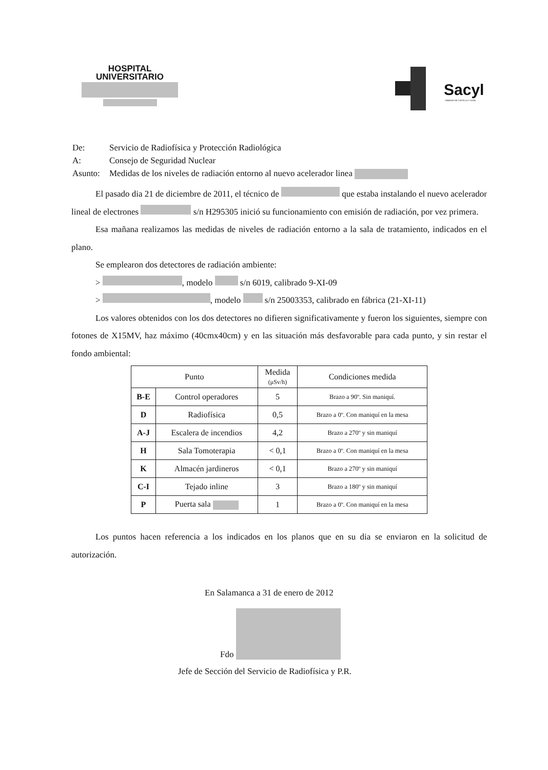HOSPITAL
UNIVERSITARIO
Sacyl
SANIDAD DE CASTILLA Y LEÓN
| De: | Servicio de Radiofísica y Protección Radiológica |
| A: | Consejo de Seguridad Nuclear |
| Asunto: | Medidas de los niveles de radiación entorno al nuevo acelerador linea |
El pasado dia 21 de diciembre de 2011, el técnico de que estaba instalando el nuevo acelerador lineal de electrones s/n H295305 inició su funcionamiento con emisión de radiación, por vez primera.
Esa mañana realizamos las medidas de niveles de radiación entorno a la sala de tratamiento, indicados en el plano.
Se emplearon dos detectores de radiación ambiente:
> , modelo s/n 6019, calibrado 9-XI-09
> , modelo s/n 25003353, calibrado en fábrica (21-XI-11)
Los valores obtenidos con los dos detectores no difieren significativamente y fueron los siguientes, siempre con fotones de X15MV, haz máximo (40cmx40cm) y en las situación más desfavorable para cada punto, y sin restar el fondo ambiental:
| Punto | | Medida (μSv/h) | Condiciones medida |
| --- | --- | --- | --- |
| B-E | Control operadores | 5 | Brazo a 90º. Sin maniquí. |
| D | Radiofísica | 0,5 | Brazo a 0º. Con maniquí en la mesa |
| A-J | Escalera de incendios | 4,2 | Brazo a 270º y sin maniquí |
| H | Sala Tomoterapia | < 0,1 | Brazo a 0º. Con maniquí en la mesa |
| K | Almacén jardineros | < 0,1 | Brazo a 270º y sin maniquí |
| C-I | Tejado inline | 3 | Brazo a 180º y sin maniquí |
| P | Puerta sala | 1 | Brazo a 0º. Con maniquí en la mesa |
Los puntos hacen referencia a los indicados en los planos que en su dia se enviaron en la solicitud de autorización.
En Salamanca a 31 de enero de 2012
Fdo
Jefe de Sección del Servicio de Radiofísica y P.R.